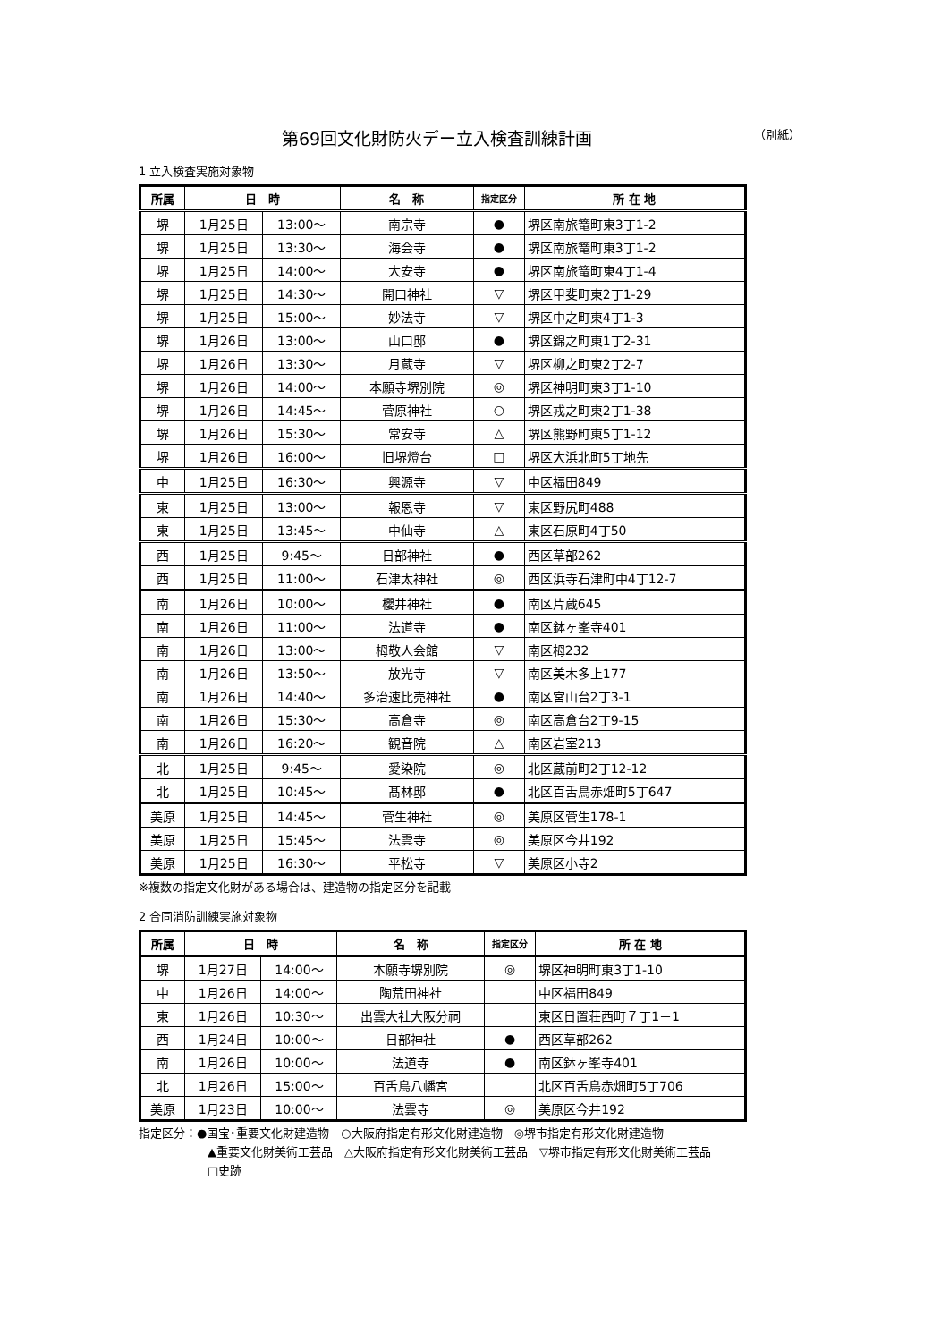第69回文化財防火デー立入検査訓練計画 （別紙）
1 立入検査実施対象物
| 所属 | 日 時 | | 名 称 | 指定区分 | 所 在 地 |
| --- | --- | --- | --- | --- | --- |
| 堺 | 1月25日 | 13:00～ | 南宗寺 | ● | 堺区南旅篭町東3丁1-2 |
| 堺 | 1月25日 | 13:30～ | 海会寺 | ● | 堺区南旅篭町東3丁1-2 |
| 堺 | 1月25日 | 14:00～ | 大安寺 | ● | 堺区南旅篭町東4丁1-4 |
| 堺 | 1月25日 | 14:30～ | 開口神社 | ▽ | 堺区甲斐町東2丁1-29 |
| 堺 | 1月25日 | 15:00～ | 妙法寺 | ▽ | 堺区中之町東4丁1-3 |
| 堺 | 1月26日 | 13:00～ | 山口邸 | ● | 堺区錦之町東1丁2-31 |
| 堺 | 1月26日 | 13:30～ | 月蔵寺 | ▽ | 堺区柳之町東2丁2-7 |
| 堺 | 1月26日 | 14:00～ | 本願寺堺別院 | ◎ | 堺区神明町東3丁1-10 |
| 堺 | 1月26日 | 14:45～ | 菅原神社 | ○ | 堺区戎之町東2丁1-38 |
| 堺 | 1月26日 | 15:30～ | 常安寺 | △ | 堺区熊野町東5丁1-12 |
| 堺 | 1月26日 | 16:00～ | 旧堺燈台 | □ | 堺区大浜北町5丁地先 |
| 中 | 1月25日 | 16:30～ | 興源寺 | ▽ | 中区福田849 |
| 東 | 1月25日 | 13:00～ | 報恩寺 | ▽ | 東区野尻町488 |
| 東 | 1月25日 | 13:45～ | 中仙寺 | △ | 東区石原町4丁50 |
| 西 | 1月25日 | 9:45～ | 日部神社 | ● | 西区草部262 |
| 西 | 1月25日 | 11:00～ | 石津太神社 | ◎ | 西区浜寺石津町中4丁12-7 |
| 南 | 1月26日 | 10:00～ | 櫻井神社 | ● | 南区片蔵645 |
| 南 | 1月26日 | 11:00～ | 法道寺 | ● | 南区鉢ヶ峯寺401 |
| 南 | 1月26日 | 13:00～ | 栂敬人会館 | ▽ | 南区栂232 |
| 南 | 1月26日 | 13:50～ | 放光寺 | ▽ | 南区美木多上177 |
| 南 | 1月26日 | 14:40～ | 多治速比売神社 | ● | 南区宮山台2丁3-1 |
| 南 | 1月26日 | 15:30～ | 高倉寺 | ◎ | 南区高倉台2丁9-15 |
| 南 | 1月26日 | 16:20～ | 観音院 | △ | 南区岩室213 |
| 北 | 1月25日 | 9:45～ | 愛染院 | ◎ | 北区蔵前町2丁12-12 |
| 北 | 1月25日 | 10:45～ | 髙林邸 | ● | 北区百舌鳥赤畑町5丁647 |
| 美原 | 1月25日 | 14:45～ | 菅生神社 | ◎ | 美原区菅生178-1 |
| 美原 | 1月25日 | 15:45～ | 法雲寺 | ◎ | 美原区今井192 |
| 美原 | 1月25日 | 16:30～ | 平松寺 | ▽ | 美原区小寺2 |
※複数の指定文化財がある場合は、建造物の指定区分を記載
2 合同消防訓練実施対象物
| 所属 | 日 時 | | 名 称 | 指定区分 | 所 在 地 |
| --- | --- | --- | --- | --- | --- |
| 堺 | 1月27日 | 14:00～ | 本願寺堺別院 | ◎ | 堺区神明町東3丁1-10 |
| 中 | 1月26日 | 14:00～ | 陶荒田神社 | | 中区福田849 |
| 東 | 1月26日 | 10:30～ | 出雲大社大阪分祠 | | 東区日置荘西町７丁1－1 |
| 西 | 1月24日 | 10:00～ | 日部神社 | ● | 西区草部262 |
| 南 | 1月26日 | 10:00～ | 法道寺 | ● | 南区鉢ヶ峯寺401 |
| 北 | 1月26日 | 15:00～ | 百舌鳥八幡宮 | | 北区百舌鳥赤畑町5丁706 |
| 美原 | 1月23日 | 10:00～ | 法雲寺 | ◎ | 美原区今井192 |
指定区分：●国宝･重要文化財建造物　○大阪府指定有形文化財建造物　◎堺市指定有形文化財建造物
▲重要文化財美術工芸品　△大阪府指定有形文化財美術工芸品　▽堺市指定有形文化財美術工芸品
□史跡